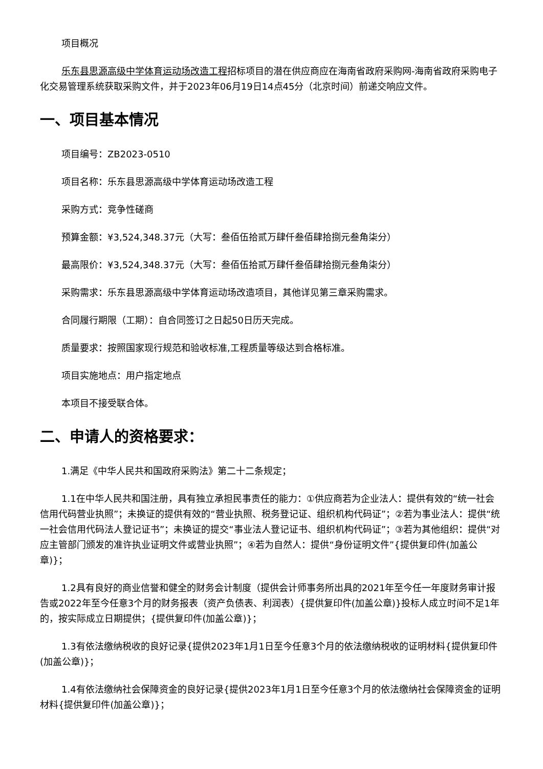项目概况
乐东县思源高级中学体育运动场改造工程招标项目的潜在供应商应在海南省政府采购网-海南省政府采购电子化交易管理系统获取采购文件，并于2023年06月19日14点45分（北京时间）前递交响应文件。
一、项目基本情况
项目编号：ZB2023-0510
项目名称：乐东县思源高级中学体育运动场改造工程
采购方式：竞争性磋商
预算金额：¥3,524,348.37元（大写：叁佰伍拾贰万肆仟叁佰肆拾捌元叁角柒分）
最高限价：¥3,524,348.37元（大写：叁佰伍拾贰万肆仟叁佰肆拾捌元叁角柒分）
采购需求：乐东县思源高级中学体育运动场改造项目，其他详见第三章采购需求。
合同履行期限（工期）：自合同签订之日起50日历天完成。
质量要求：按照国家现行规范和验收标准,工程质量等级达到合格标准。
项目实施地点：用户指定地点
本项目不接受联合体。
二、申请人的资格要求：
1.满足《中华人民共和国政府采购法》第二十二条规定；
1.1在中华人民共和国注册，具有独立承担民事责任的能力：①供应商若为企业法人：提供有效的“统一社会信用代码营业执照”；未换证的提供有效的“营业执照、税务登记证、组织机构代码证”；②若为事业法人：提供“统一社会信用代码法人登记证书”；未换证的提交“事业法人登记证书、组织机构代码证”；③若为其他组织：提供“对应主管部门颁发的准许执业证明文件或营业执照”；④若为自然人：提供“身份证明文件”{提供复印件(加盖公章)}；
1.2具有良好的商业信誉和健全的财务会计制度（提供会计师事务所出具的2021年至今任一年度财务审计报告或2022年至今任意3个月的财务报表（资产负债表、利润表）{提供复印件(加盖公章)}投标人成立时间不足1年的，按实际成立日期提供；{提供复印件(加盖公章)}；
1.3有依法缴纳税收的良好记录{提供2023年1月1日至今任意3个月的依法缴纳税收的证明材料{提供复印件(加盖公章)}；
1.4有依法缴纳社会保障资金的良好记录{提供2023年1月1日至今任意3个月的依法缴纳社会保障资金的证明材料{提供复印件(加盖公章)}；